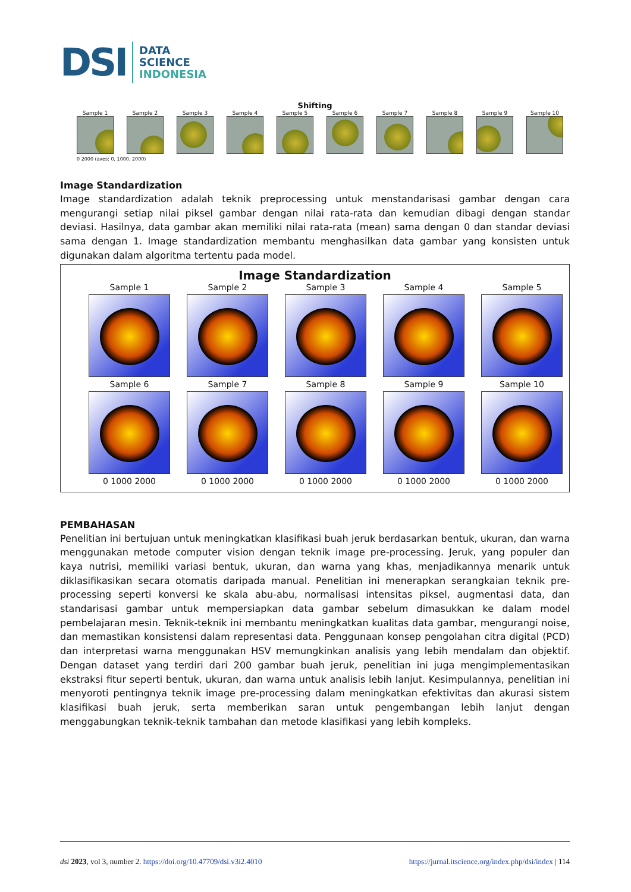DSI DATA
SCIENCE
INDONESIA
Shifting
Sample 1
Sample 2
Sample 3
Sample 4
Sample 5
Sample 6
Sample 7
Sample 8
Sample 9
Sample 10
0 2000 (axes: 0, 1000, 2000)
Image Standardization
Image standardization adalah teknik preprocessing untuk menstandarisasi gambar dengan cara mengurangi setiap nilai piksel gambar dengan nilai rata-rata dan kemudian dibagi dengan standar deviasi. Hasilnya, data gambar akan memiliki nilai rata-rata (mean) sama dengan 0 dan standar deviasi sama dengan 1. Image standardization membantu menghasilkan data gambar yang konsisten untuk digunakan dalam algoritma tertentu pada model.
Image Standardization
Sample 1
Sample 2
Sample 3
Sample 4
Sample 5
Sample 6
Sample 7
Sample 8
Sample 9
Sample 10
0 1000 2000
0 1000 2000
0 1000 2000
0 1000 2000
0 1000 2000
PEMBAHASAN
Penelitian ini bertujuan untuk meningkatkan klasifikasi buah jeruk berdasarkan bentuk, ukuran, dan warna menggunakan metode computer vision dengan teknik image pre-processing. Jeruk, yang populer dan kaya nutrisi, memiliki variasi bentuk, ukuran, dan warna yang khas, menjadikannya menarik untuk diklasifikasikan secara otomatis daripada manual. Penelitian ini menerapkan serangkaian teknik pre-processing seperti konversi ke skala abu-abu, normalisasi intensitas piksel, augmentasi data, dan standarisasi gambar untuk mempersiapkan data gambar sebelum dimasukkan ke dalam model pembelajaran mesin. Teknik-teknik ini membantu meningkatkan kualitas data gambar, mengurangi noise, dan memastikan konsistensi dalam representasi data. Penggunaan konsep pengolahan citra digital (PCD) dan interpretasi warna menggunakan HSV memungkinkan analisis yang lebih mendalam dan objektif. Dengan dataset yang terdiri dari 200 gambar buah jeruk, penelitian ini juga mengimplementasikan ekstraksi fitur seperti bentuk, ukuran, dan warna untuk analisis lebih lanjut. Kesimpulannya, penelitian ini menyoroti pentingnya teknik image pre-processing dalam meningkatkan efektivitas dan akurasi sistem klasifikasi buah jeruk, serta memberikan saran untuk pengembangan lebih lanjut dengan menggabungkan teknik-teknik tambahan dan metode klasifikasi yang lebih kompleks.
dsi 2023, vol 3, number 2. https://doi.org/10.47709/dsi.v3i2.4010 https://jurnal.itscience.org/index.php/dsi/index | 114